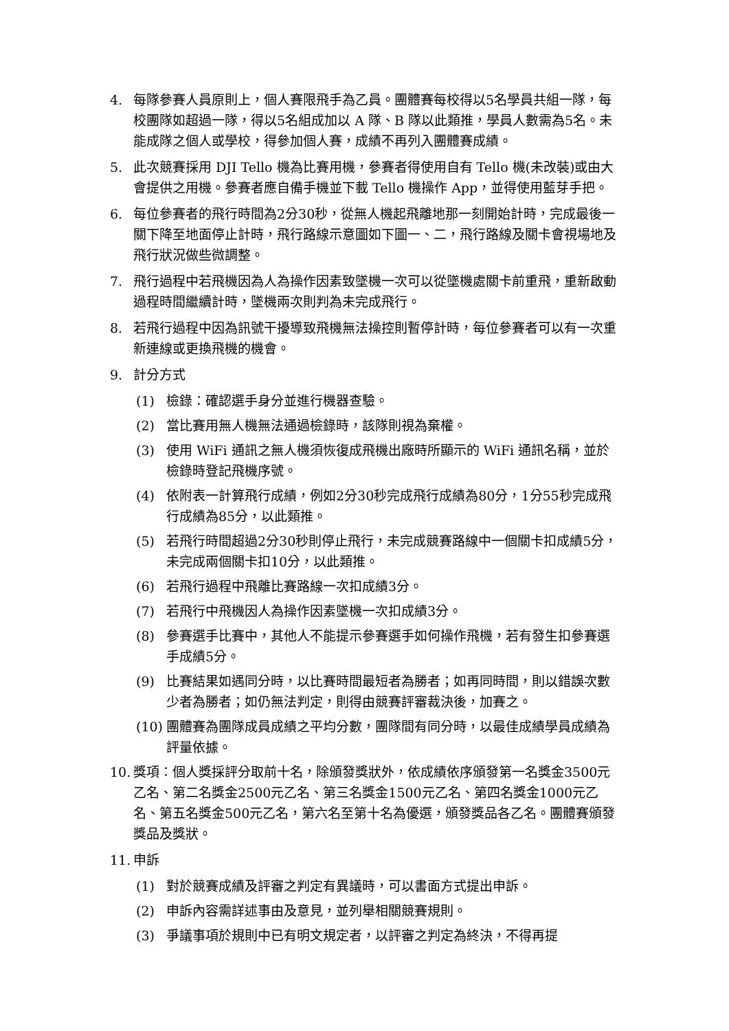4. 每隊參賽人員原則上，個人賽限飛手為乙員。團體賽每校得以5名學員共組一隊，每校團隊如超過一隊，得以5名組成加以 A 隊、B 隊以此類推，學員人數需為5名。未能成隊之個人或學校，得參加個人賽，成績不再列入團體賽成績。
5. 此次競賽採用 DJI Tello 機為比賽用機，參賽者得使用自有 Tello 機(未改裝)或由大會提供之用機。參賽者應自備手機並下載 Tello 機操作 App，並得使用藍芽手把。
6. 每位參賽者的飛行時間為2分30秒，從無人機起飛離地那一刻開始計時，完成最後一關下降至地面停止計時，飛行路線示意圖如下圖一、二，飛行路線及關卡會視場地及飛行狀況做些微調整。
7. 飛行過程中若飛機因為人為操作因素致墜機一次可以從墜機處關卡前重飛，重新啟動過程時間繼續計時，墜機兩次則判為未完成飛行。
8. 若飛行過程中因為訊號干擾導致飛機無法操控則暫停計時，每位參賽者可以有一次重新連線或更換飛機的機會。
9. 計分方式
(1) 檢錄：確認選手身分並進行機器查驗。
(2) 當比賽用無人機無法通過檢錄時，該隊則視為棄權。
(3) 使用 WiFi 通訊之無人機須恢復成飛機出廠時所顯示的 WiFi 通訊名稱，並於檢錄時登記飛機序號。
(4) 依附表一計算飛行成績，例如2分30秒完成飛行成績為80分，1分55秒完成飛行成績為85分，以此類推。
(5) 若飛行時間超過2分30秒則停止飛行，未完成競賽路線中一個關卡扣成績5分，未完成兩個關卡扣10分，以此類推。
(6) 若飛行過程中飛離比賽路線一次扣成績3分。
(7) 若飛行中飛機因人為操作因素墜機一次扣成績3分。
(8) 參賽選手比賽中，其他人不能提示參賽選手如何操作飛機，若有發生扣參賽選手成績5分。
(9) 比賽結果如遇同分時，以比賽時間最短者為勝者；如再同時間，則以錯誤次數少者為勝者；如仍無法判定，則得由競賽評審裁決後，加賽之。
(10) 團體賽為團隊成員成績之平均分數，團隊間有同分時，以最佳成績學員成績為評量依據。
10. 獎項：個人獎採評分取前十名，除頒發獎狀外，依成績依序頒發第一名獎金3500元乙名、第二名獎金2500元乙名、第三名獎金1500元乙名、第四名獎金1000元乙名、第五名獎金500元乙名，第六名至第十名為優選，頒發獎品各乙名。團體賽頒發獎品及獎狀。
11. 申訴
(1) 對於競賽成績及評審之判定有異議時，可以書面方式提出申訴。
(2) 申訴內容需詳述事由及意見，並列舉相關競賽規則。
(3) 爭議事項於規則中已有明文規定者，以評審之判定為終決，不得再提